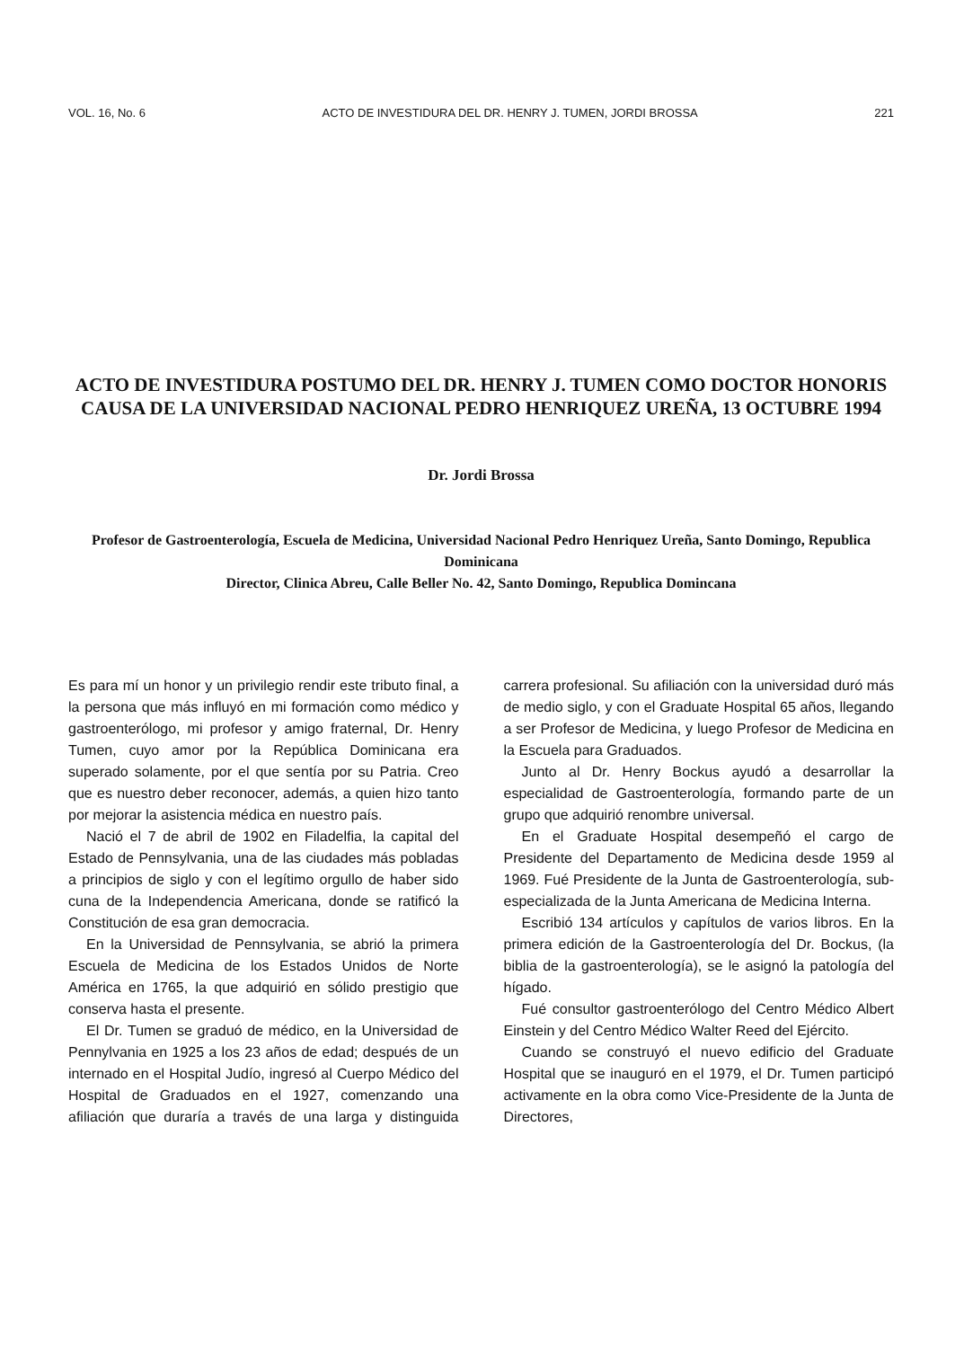VOL. 16, No. 6 ACTO DE INVESTIDURA DEL DR. HENRY J. TUMEN, JORDI BROSSA 221
ACTO DE INVESTIDURA POSTUMO DEL DR. HENRY J. TUMEN COMO DOCTOR HONORIS CAUSA DE LA UNIVERSIDAD NACIONAL PEDRO HENRIQUEZ UREÑA, 13 OCTUBRE 1994
Dr. Jordi Brossa
Profesor de Gastroenterología, Escuela de Medicina, Universidad Nacional Pedro Henriquez Ureña, Santo Domingo, Republica Dominicana
Director, Clinica Abreu, Calle Beller No. 42, Santo Domingo, Republica Domincana
Es para mí un honor y un privilegio rendir este tributo final, a la persona que más influyó en mi formación como médico y gastroenterólogo, mi profesor y amigo fraternal, Dr. Henry Tumen, cuyo amor por la República Dominicana era superado solamente, por el que sentía por su Patria. Creo que es nuestro deber reconocer, además, a quien hizo tanto por mejorar la asistencia médica en nuestro país.
Nació el 7 de abril de 1902 en Filadelfia, la capital del Estado de Pennsylvania, una de las ciudades más pobladas a principios de siglo y con el legítimo orgullo de haber sido cuna de la Independencia Americana, donde se ratificó la Constitución de esa gran democracia.
En la Universidad de Pennsylvania, se abrió la primera Escuela de Medicina de los Estados Unidos de Norte América en 1765, la que adquirió en sólido prestigio que conserva hasta el presente.
El Dr. Tumen se graduó de médico, en la Universidad de Pennylvania en 1925 a los 23 años de edad; después de un internado en el Hospital Judío, ingresó al Cuerpo Médico del Hospital de Graduados en el 1927, comenzando una afiliación que duraría a través de una larga y distinguida carrera profesional. Su afiliación con la universidad duró más de medio siglo, y con el Graduate Hospital 65 años, llegando a ser Profesor de Medicina, y luego Profesor de Medicina en la Escuela para Graduados.
Junto al Dr. Henry Bockus ayudó a desarrollar la especialidad de Gastroenterología, formando parte de un grupo que adquirió renombre universal.
En el Graduate Hospital desempeñó el cargo de Presidente del Departamento de Medicina desde 1959 al 1969. Fué Presidente de la Junta de Gastroenterología, sub-especializada de la Junta Americana de Medicina Interna.
Escribió 134 artículos y capítulos de varios libros. En la primera edición de la Gastroenterología del Dr. Bockus, (la biblia de la gastroenterología), se le asignó la patología del hígado.
Fué consultor gastroenterólogo del Centro Médico Albert Einstein y del Centro Médico Walter Reed del Ejército.
Cuando se construyó el nuevo edificio del Graduate Hospital que se inauguró en el 1979, el Dr. Tumen participó activamente en la obra como Vice-Presidente de la Junta de Directores,